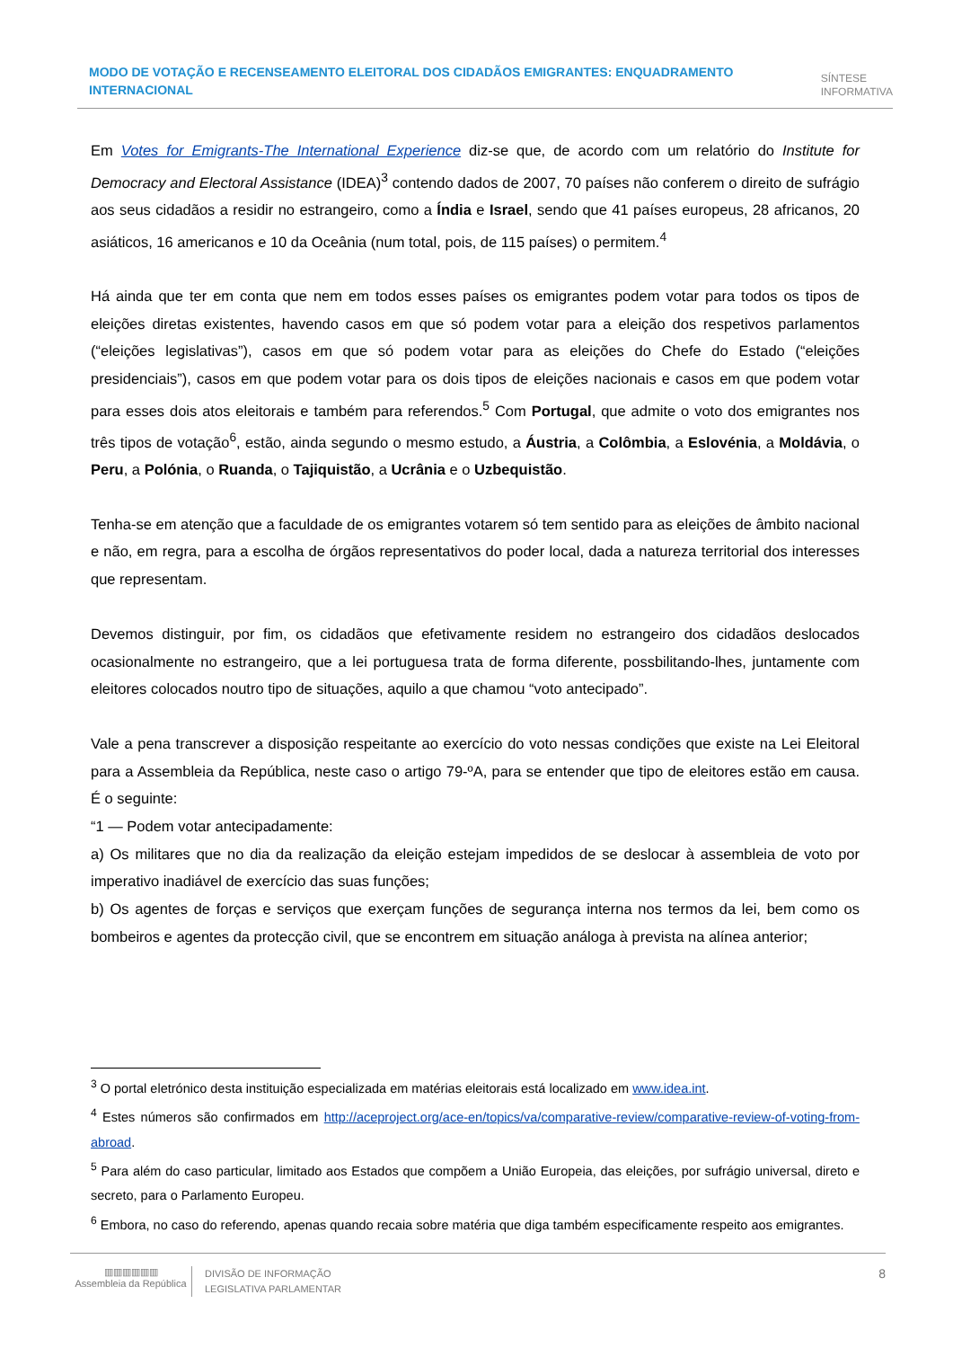MODO DE VOTAÇÃO E RECENSEAMENTO ELEITORAL DOS CIDADÃOS EMIGRANTES: ENQUADRAMENTO INTERNACIONAL
SÍNTESE
INFORMATIVA
Em Votes for Emigrants-The International Experience diz-se que, de acordo com um relatório do Institute for Democracy and Electoral Assistance (IDEA)<sup>3</sup> contendo dados de 2007, 70 países não conferem o direito de sufrágio aos seus cidadãos a residir no estrangeiro, como a Índia e Israel, sendo que 41 países europeus, 28 africanos, 20 asiáticos, 16 americanos e 10 da Oceânia (num total, pois, de 115 países) o permitem.<sup>4</sup>
Há ainda que ter em conta que nem em todos esses países os emigrantes podem votar para todos os tipos de eleições diretas existentes, havendo casos em que só podem votar para a eleição dos respetivos parlamentos (“eleições legislativas”), casos em que só podem votar para as eleições do Chefe do Estado (“eleições presidenciais”), casos em que podem votar para os dois tipos de eleições nacionais e casos em que podem votar para esses dois atos eleitorais e também para referendos.<sup>5</sup> Com Portugal, que admite o voto dos emigrantes nos três tipos de votação<sup>6</sup>, estão, ainda segundo o mesmo estudo, a Áustria, a Colômbia, a Eslovénia, a Moldávia, o Peru, a Polónia, o Ruanda, o Tajiquistão, a Ucrânia e o Uzbequistão.
Tenha-se em atenção que a faculdade de os emigrantes votarem só tem sentido para as eleições de âmbito nacional e não, em regra, para a escolha de órgãos representativos do poder local, dada a natureza territorial dos interesses que representam.
Devemos distinguir, por fim, os cidadãos que efetivamente residem no estrangeiro dos cidadãos deslocados ocasionalmente no estrangeiro, que a lei portuguesa trata de forma diferente, possbilitando-lhes, juntamente com eleitores colocados noutro tipo de situações, aquilo a que chamou “voto antecipado”.
Vale a pena transcrever a disposição respeitante ao exercício do voto nessas condições que existe na Lei Eleitoral para a Assembleia da República, neste caso o artigo 79-ºA, para se entender que tipo de eleitores estão em causa. É o seguinte:
“1 — Podem votar antecipadamente:
a) Os militares que no dia da realização da eleição estejam impedidos de se deslocar à assembleia de voto por imperativo inadiável de exercício das suas funções;
b) Os agentes de forças e serviços que exerçam funções de segurança interna nos termos da lei, bem como os bombeiros e agentes da protecção civil, que se encontrem em situação análoga à prevista na alínea anterior;
<sup>3</sup> O portal eletrónico desta instituição especializada em matérias eleitorais está localizado em www.idea.int.
<sup>4</sup> Estes números são confirmados em http://aceproject.org/ace-en/topics/va/comparative-review/comparative-review-of-voting-from-abroad.
<sup>5</sup> Para além do caso particular, limitado aos Estados que compõem a União Europeia, das eleições, por sufrágio universal, direto e secreto, para o Parlamento Europeu.
<sup>6</sup> Embora, no caso do referendo, apenas quando recaia sobre matéria que diga também especificamente respeito aos emigrantes.
▥▥▥▥▥▥
Assembleia da República
DIVISÃO DE INFORMAÇÃO
LEGISLATIVA PARLAMENTAR
8